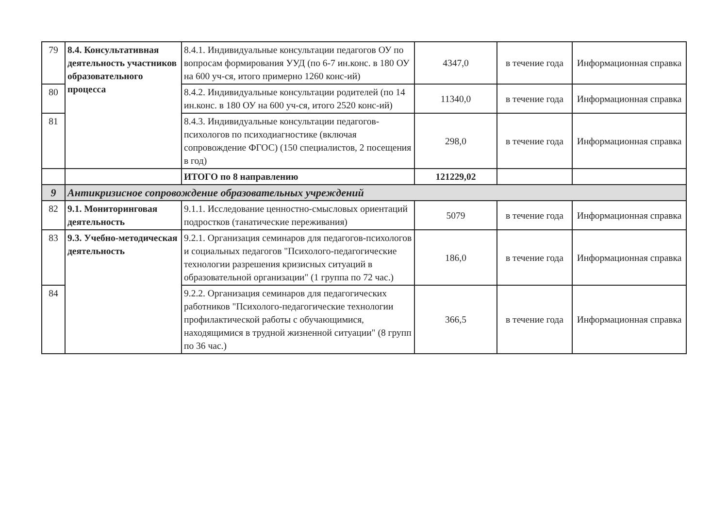| 79 | 8.4. Консультативная деятельность участников образовательного процесса | 8.4.1. Индивидуальные консультации педагогов ОУ по вопросам формирования УУД (по 6-7 ин.конс. в 180 ОУ на 600 уч-ся, итого примерно 1260 конс-ий) | 4347,0 | в течение года | Информационная справка |
| 80 | | 8.4.2. Индивидуальные консультации родителей (по 14 ин.конс. в 180 ОУ на 600 уч-ся, итого 2520 конс-ий) | 11340,0 | в течение года | Информационная справка |
| 81 | | 8.4.3. Индивидуальные консультации педагогов-психологов по психодиагностике (включая сопровождение ФГОС) (150 специалистов, 2 посещения в год) | 298,0 | в течение года | Информационная справка |
| | | ИТОГО по 8 направлению | 121229,02 | | |
| 9 | Антикризисное сопровождение образовательных учреждений | | | | |
| 82 | 9.1. Мониторинговая деятельность | 9.1.1. Исследование ценностно-смысловых ориентаций подростков (танатические переживания) | 5079 | в течение года | Информационная справка |
| 83 | 9.3. Учебно-методическая деятельность | 9.2.1. Организация семинаров для педагогов-психологов и социальных педагогов "Психолого-педагогические технологии разрешения кризисных ситуаций в образовательной организации" (1 группа по 72 час.) | 186,0 | в течение года | Информационная справка |
| 84 | | 9.2.2. Организация семинаров для педагогических работников "Психолого-педагогические технологии профилактической работы с обучающимися, находящимися в трудной жизненной ситуации" (8 групп по 36 час.) | 366,5 | в течение года | Информационная справка |